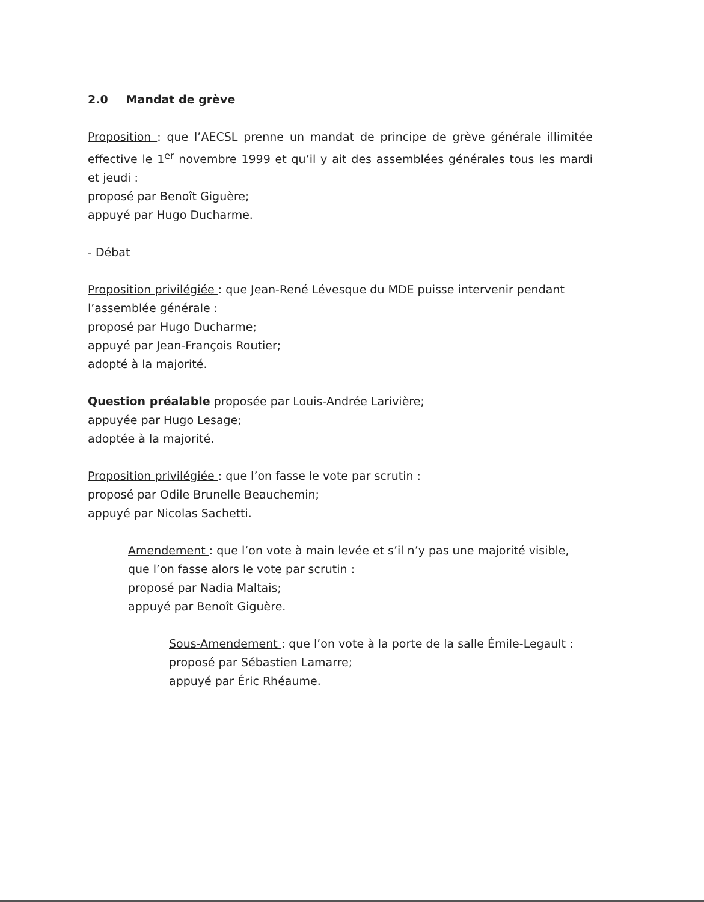2.0 Mandat de grève
Proposition : que l’AECSL prenne un mandat de principe de grève générale illimitée effective le 1<sup>er</sup> novembre 1999 et qu’il y ait des assemblées générales tous les mardi et jeudi :
proposé par Benoît Giguère;
appuyé par Hugo Ducharme.
- Débat
Proposition privilégiée : que Jean-René Lévesque du MDE puisse intervenir pendant l’assemblée générale :
proposé par Hugo Ducharme;
appuyé par Jean-François Routier;
adopté à la majorité.
Question préalable proposée par Louis-Andrée Larivière;
appuyée par Hugo Lesage;
adoptée à la majorité.
Proposition privilégiée : que l’on fasse le vote par scrutin :
proposé par Odile Brunelle Beauchemin;
appuyé par Nicolas Sachetti.
Amendement : que l’on vote à main levée et s’il n’y pas une majorité visible, que l’on fasse alors le vote par scrutin :
proposé par Nadia Maltais;
appuyé par Benoît Giguère.
Sous-Amendement : que l’on vote à la porte de la salle Émile-Legault :
proposé par Sébastien Lamarre;
appuyé par Éric Rhéaume.